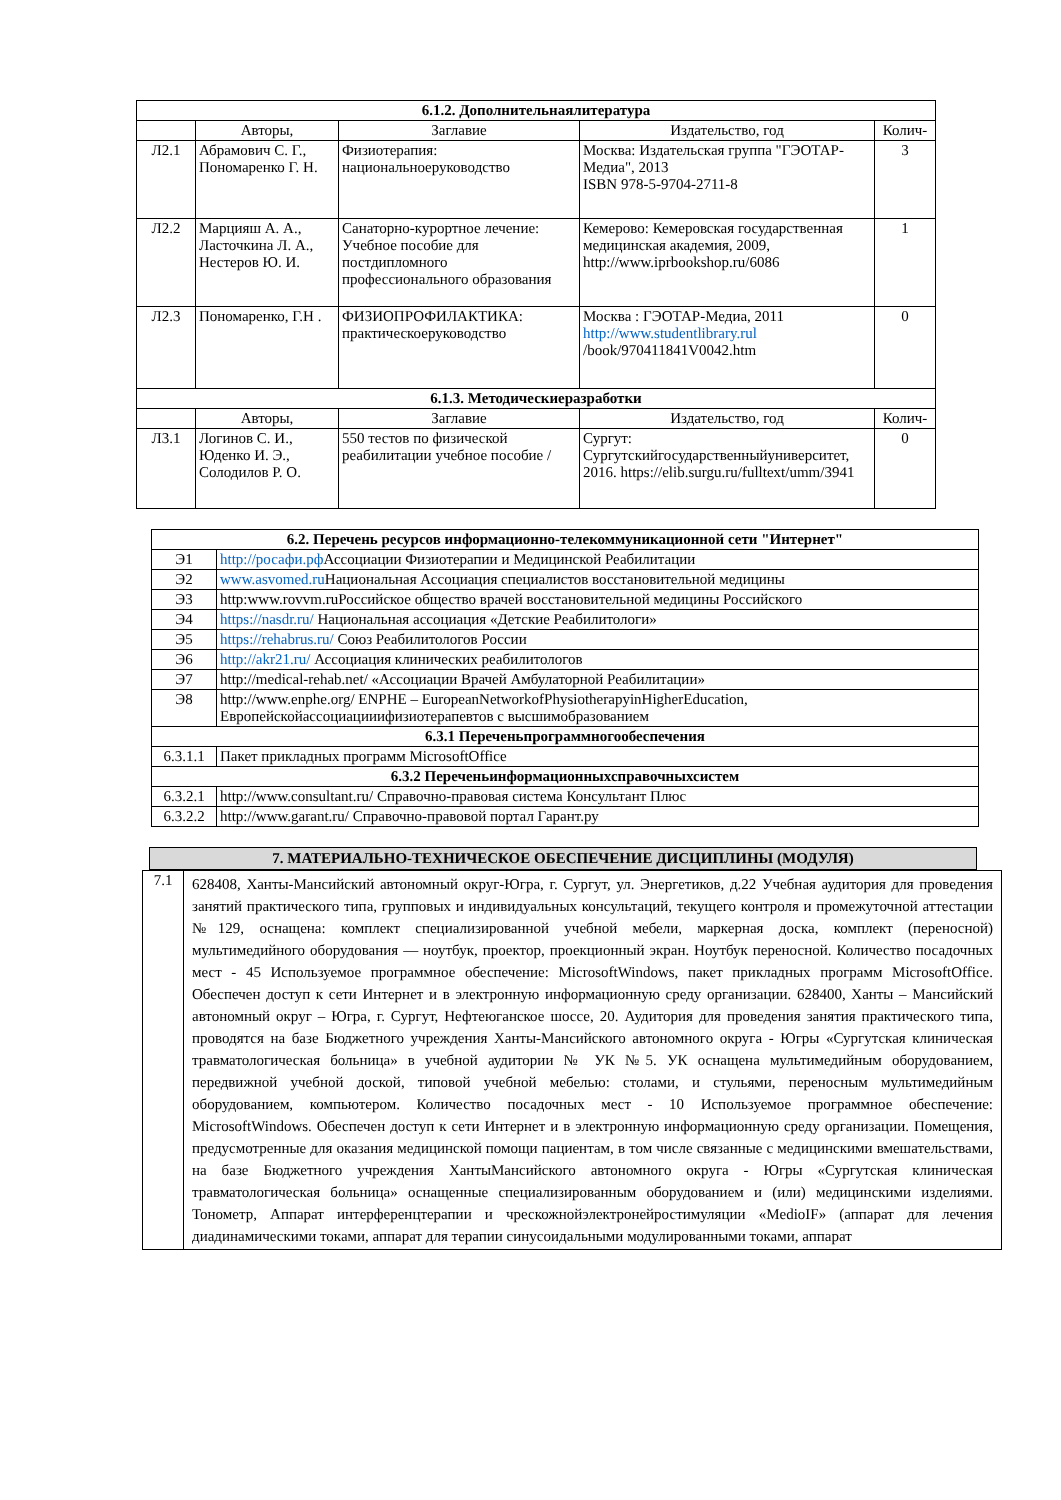| 6.1.2. Дополнительнаялитература | | | | |
| --- | --- | --- | --- | --- |
| | Авторы, | Заглавие | Издательство, год | Колич- |
| Л2.1 | Абрамович С. Г., Пономаренко Г. Н. | Физиотерапия: национальноеруководство | Москва: Издательская группа "ГЭОТАР- Медиа", 2013 ISBN 978-5-9704-2711-8 | 3 |
| Л2.2 | Марцияш А. А., Ласточкина Л. А., Нестеров Ю. И. | Санаторно-курортное лечение: Учебное пособие для постдипломного профессионального образования | Кемерово: Кемеровская государственная медицинская академия, 2009, http://www.iprbookshop.ru/6086 | 1 |
| Л2.3 | Пономаренко, Г.Н . | ФИЗИОПРОФИЛАКТИКА: практическоеруководство | Москва : ГЭОТАР-Медиа, 2011 http://www.studentlibrary.rul /book/970411841V0042.htm | 0 |
| 6.1.3. Методическиеразработки | | | | |
| | Авторы, | Заглавие | Издательство, год | Колич- |
| Л3.1 | Логинов С. И., Юденко И. Э., Солодилов Р. О. | 550 тестов по физической реабилитации учебное пособие / | Сургут: Сургутскийгосударственныйуниверситет, 2016. https://elib.surgu.ru/fulltext/umm/3941 | 0 |
| 6.2. Перечень ресурсов информационно-телекоммуникационной сети "Интернет" | |
| --- | --- |
| Э1 | http://росафи.рф Ассоциации Физиотерапии и Медицинской Реабилитации |
| Э2 | www.asvomed.ru Национальная Ассоциация специалистов восстановительной медицины |
| Э3 | http:www.rovvm.ruРоссийское общество врачей восстановительной медицины Российского |
| Э4 | https://nasdr.ru/ Национальная ассоциация «Детские Реабилитологи» |
| Э5 | https://rehabrus.ru/ Союз Реабилитологов России |
| Э6 | http://akr21.ru/ Ассоциация клинических реабилитологов |
| Э7 | http://medical-rehab.net/ «Ассоциации Врачей Амбулаторной Реабилитации» |
| Э8 | http://www.enphe.org/ ENPHE – EuropeanNetworkofPhysiotherapyinHigherEducation, Европейскойассоциацииифизиотерапевтов с высшимобразованием |
| 6.3.1 Переченьпрограммногообеспечения | |
| 6.3.1.1 | Пакет прикладных программ MicrosoftOffice |
| 6.3.2 Переченьинформационныхсправочныхсистем | |
| 6.3.2.1 | http://www.consultant.ru/ Справочно-правовая система Консультант Плюс |
| 6.3.2.2 | http://www.garant.ru/ Справочно-правовой портал Гарант.ру |
7. МАТЕРИАЛЬНО-ТЕХНИЧЕСКОЕ ОБЕСПЕЧЕНИЕ ДИСЦИПЛИНЫ (МОДУЛЯ)
| 7.1 | 628408, Ханты-Мансийский автономный округ-Югра, г. Сургут, ул. Энергетиков, д.22 Учебная аудитория для проведения занятий практического типа, групповых и индивидуальных консультаций, текущего контроля и промежуточной аттестации №129, оснащена: комплект специализированной учебной мебели, маркерная доска, комплект (переносной) мультимедийного оборудования — ноутбук, проектор, проекционный экран. Ноутбук переносной. Количество посадочных мест - 45 Используемое программное обеспечение: MicrosoftWindows, пакет прикладных программ MicrosoftOffice. Обеспечен доступ к сети Интернет и в электронную информационную среду организации. 628400, Ханты – Мансийский автономный округ – Югра, г. Сургут, Нефтеюганское шоссе, 20. Аудитория для проведения занятия практического типа, проводятся на базе Бюджетного учреждения Ханты-Мансийского автономного округа - Югры «Сургутская клиническая травматологическая больница» в учебной аудитории № УК №5. УК оснащена мультимедийным оборудованием, передвижной учебной доской, типовой учебной мебелью: столами, и стульями, переносным мультимедийным оборудованием, компьютером. Количество посадочных мест - 10 Используемое программное обеспечение: MicrosoftWindows. Обеспечен доступ к сети Интернет и в электронную информационную среду организации. Помещения, предусмотренные для оказания медицинской помощи пациентам, в том числе связанные с медицинскими вмешательствами, на базе Бюджетного учреждения ХантыМансийского автономного округа - Югры «Сургутская клиническая травматологическая больница» оснащенные специализированным оборудованием и (или) медицинскими изделиями. Тонометр, Аппарат интерференцтерапии и чрескожнойэлектронейростимуляции «MedioIF» (аппарат для лечения диадинамическими токами, аппарат для терапии синусоидальными модулированными токами, аппарат |